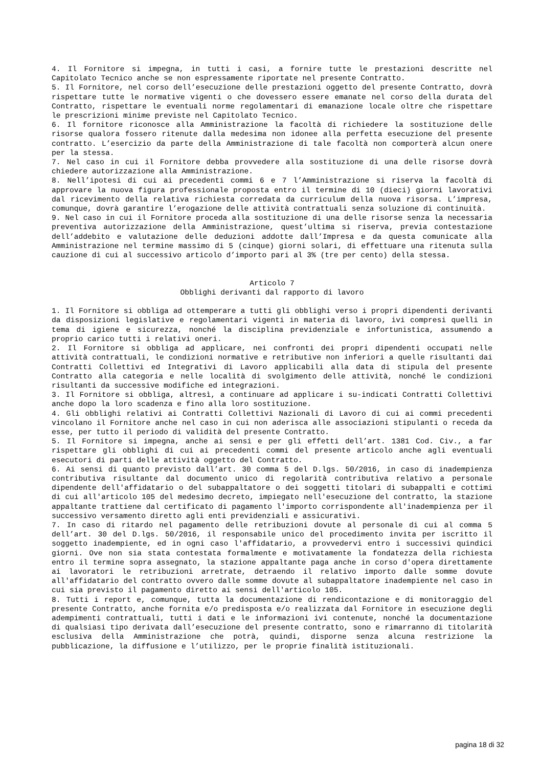4. Il Fornitore si impegna, in tutti i casi, a fornire tutte le prestazioni descritte nel Capitolato Tecnico anche se non espressamente riportate nel presente Contratto.
5. Il Fornitore, nel corso dell’esecuzione delle prestazioni oggetto del presente Contratto, dovrà rispettare tutte le normative vigenti o che dovessero essere emanate nel corso della durata del Contratto, rispettare le eventuali norme regolamentari di emanazione locale oltre che rispettare le prescrizioni minime previste nel Capitolato Tecnico.
6. Il fornitore riconosce alla Amministrazione la facoltà di richiedere la sostituzione delle risorse qualora fossero ritenute dalla medesima non idonee alla perfetta esecuzione del presente contratto. L’esercizio da parte della Amministrazione di tale facoltà non comporterà alcun onere per la stessa.
7. Nel caso in cui il Fornitore debba provvedere alla sostituzione di una delle risorse dovrà chiedere autorizzazione alla Amministrazione.
8. Nell’ipotesi di cui ai precedenti commi 6 e 7 l’Amministrazione si riserva la facoltà di approvare la nuova figura professionale proposta entro il termine di 10 (dieci) giorni lavorativi dal ricevimento della relativa richiesta corredata da curriculum della nuova risorsa. L’impresa, comunque, dovrà garantire l’erogazione delle attività contrattuali senza soluzione di continuità.
9. Nel caso in cui il Fornitore proceda alla sostituzione di una delle risorse senza la necessaria preventiva autorizzazione della Amministrazione, quest’ultima si riserva, previa contestazione dell’addebito e valutazione delle deduzioni addotte dall’Impresa e da questa comunicate alla Amministrazione nel termine massimo di 5 (cinque) giorni solari, di effettuare una ritenuta sulla cauzione di cui al successivo articolo d’importo pari al 3% (tre per cento) della stessa.
Articolo 7
Obblighi derivanti dal rapporto di lavoro
1. Il Fornitore si obbliga ad ottemperare a tutti gli obblighi verso i propri dipendenti derivanti da disposizioni legislative e regolamentari vigenti in materia di lavoro, ivi compresi quelli in tema di igiene e sicurezza, nonché la disciplina previdenziale e infortunistica, assumendo a proprio carico tutti i relativi oneri.
2. Il Fornitore si obbliga ad applicare, nei confronti dei propri dipendenti occupati nelle attività contrattuali, le condizioni normative e retributive non inferiori a quelle risultanti dai Contratti Collettivi ed Integrativi di Lavoro applicabili alla data di stipula del presente Contratto alla categoria e nelle località di svolgimento delle attività, nonché le condizioni risultanti da successive modifiche ed integrazioni.
3. Il Fornitore si obbliga, altresì, a continuare ad applicare i su-indicati Contratti Collettivi anche dopo la loro scadenza e fino alla loro sostituzione.
4. Gli obblighi relativi ai Contratti Collettivi Nazionali di Lavoro di cui ai commi precedenti vincolano il Fornitore anche nel caso in cui non aderisca alle associazioni stipulanti o receda da esse, per tutto il periodo di validità del presente Contratto.
5. Il Fornitore si impegna, anche ai sensi e per gli effetti dell’art. 1381 Cod. Civ., a far rispettare gli obblighi di cui ai precedenti commi del presente articolo anche agli eventuali esecutori di parti delle attività oggetto del Contratto.
6. Ai sensi di quanto previsto dall’art. 30 comma 5 del D.lgs. 50/2016, in caso di inadempienza contributiva risultante dal documento unico di regolarità contributiva relativo a personale dipendente dell'affidatario o del subappaltatore o dei soggetti titolari di subappalti e cottimi di cui all'articolo 105 del medesimo decreto, impiegato nell'esecuzione del contratto, la stazione appaltante trattiene dal certificato di pagamento l'importo corrispondente all'inadempienza per il successivo versamento diretto agli enti previdenziali e assicurativi.
7. In caso di ritardo nel pagamento delle retribuzioni dovute al personale di cui al comma 5 dell’art. 30 del D.lgs. 50/2016, il responsabile unico del procedimento invita per iscritto il soggetto inadempiente, ed in ogni caso l'affidatario, a provvedervi entro i successivi quindici giorni. Ove non sia stata contestata formalmente e motivatamente la fondatezza della richiesta entro il termine sopra assegnato, la stazione appaltante paga anche in corso d'opera direttamente ai lavoratori le retribuzioni arretrate, detraendo il relativo importo dalle somme dovute all'affidatario del contratto ovvero dalle somme dovute al subappaltatore inadempiente nel caso in cui sia previsto il pagamento diretto ai sensi dell'articolo 105.
8. Tutti i report e, comunque, tutta la documentazione di rendicontazione e di monitoraggio del presente Contratto, anche fornita e/o predisposta e/o realizzata dal Fornitore in esecuzione degli adempimenti contrattuali, tutti i dati e le informazioni ivi contenute, nonché la documentazione di qualsiasi tipo derivata dall’esecuzione del presente contratto, sono e rimarranno di titolarità esclusiva della Amministrazione che potrà, quindi, disporne senza alcuna restrizione la pubblicazione, la diffusione e l’utilizzo, per le proprie finalità istituzionali.
pagina 18 di 32